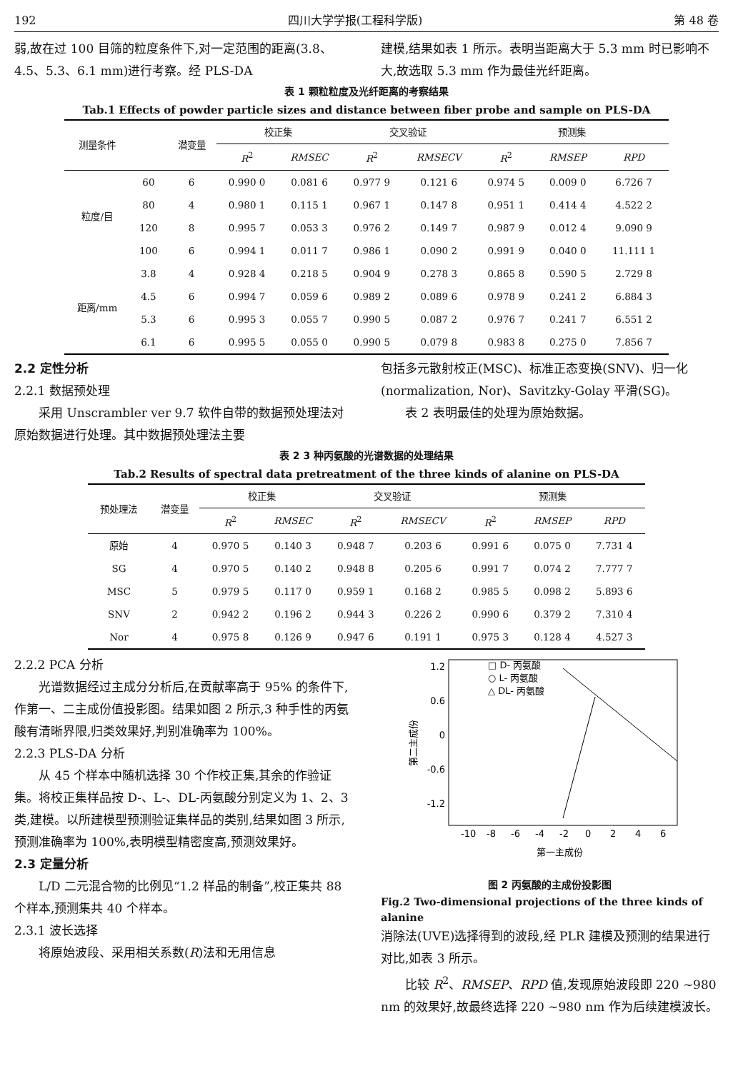192 四川大学学报(工程科学版) 第 48 卷
弱,故在过 100 目筛的粒度条件下,对一定范围的距离(3.8、4.5、5.3、6.1 mm)进行考察。经 PLS-DA
建模,结果如表 1 所示。表明当距离大于 5.3 mm 时已影响不大,故选取 5.3 mm 作为最佳光纤距离。
表 1 颗粒粒度及光纤距离的考察结果
Tab.1 Effects of powder particle sizes and distance between fiber probe and sample on PLS-DA
| 测量条件 | | 潜变量 | 校正集 | | 交叉验证 | | 预测集 | | |
| --- | --- | --- | --- | --- | --- | --- | --- | --- | --- |
| | | | R<sup>2</sup> | RMSEC | R<sup>2</sup> | RMSECV | R<sup>2</sup> | RMSEP | RPD |
| 粒度/目 | 60 | 6 | 0.990 0 | 0.081 6 | 0.977 9 | 0.121 6 | 0.974 5 | 0.009 0 | 6.726 7 |
| | 80 | 4 | 0.980 1 | 0.115 1 | 0.967 1 | 0.147 8 | 0.951 1 | 0.414 4 | 4.522 2 |
| | 120 | 8 | 0.995 7 | 0.053 3 | 0.976 2 | 0.149 7 | 0.987 9 | 0.012 4 | 9.090 9 |
| | 100 | 6 | 0.994 1 | 0.011 7 | 0.986 1 | 0.090 2 | 0.991 9 | 0.040 0 | 11.111 1 |
| 距离/mm | 3.8 | 4 | 0.928 4 | 0.218 5 | 0.904 9 | 0.278 3 | 0.865 8 | 0.590 5 | 2.729 8 |
| | 4.5 | 6 | 0.994 7 | 0.059 6 | 0.989 2 | 0.089 6 | 0.978 9 | 0.241 2 | 6.884 3 |
| | 5.3 | 6 | 0.995 3 | 0.055 7 | 0.990 5 | 0.087 2 | 0.976 7 | 0.241 7 | 6.551 2 |
| | 6.1 | 6 | 0.995 5 | 0.055 0 | 0.990 5 | 0.079 8 | 0.983 8 | 0.275 0 | 7.856 7 |
2.2 定性分析
2.2.1 数据预处理
采用 Unscrambler ver 9.7 软件自带的数据预处理法对原始数据进行处理。其中数据预处理法主要
包括多元散射校正(MSC)、标准正态变换(SNV)、归一化(normalization, Nor)、Savitzky-Golay 平滑(SG)。
表 2 表明最佳的处理为原始数据。
表 2 3 种丙氨酸的光谱数据的处理结果
Tab.2 Results of spectral data pretreatment of the three kinds of alanine on PLS-DA
| 预处理法 | 潜变量 | 校正集 | | 交叉验证 | | 预测集 | | |
| --- | --- | --- | --- | --- | --- | --- | --- | --- |
| | | R<sup>2</sup> | RMSEC | R<sup>2</sup> | RMSECV | R<sup>2</sup> | RMSEP | RPD |
| 原始 | 4 | 0.970 5 | 0.140 3 | 0.948 7 | 0.203 6 | 0.991 6 | 0.075 0 | 7.731 4 |
| SG | 4 | 0.970 5 | 0.140 2 | 0.948 8 | 0.205 6 | 0.991 7 | 0.074 2 | 7.777 7 |
| MSC | 5 | 0.979 5 | 0.117 0 | 0.959 1 | 0.168 2 | 0.985 5 | 0.098 2 | 5.893 6 |
| SNV | 2 | 0.942 2 | 0.196 2 | 0.944 3 | 0.226 2 | 0.990 6 | 0.379 2 | 7.310 4 |
| Nor | 4 | 0.975 8 | 0.126 9 | 0.947 6 | 0.191 1 | 0.975 3 | 0.128 4 | 4.527 3 |
2.2.2 PCA 分析
光谱数据经过主成分分析后,在贡献率高于 95% 的条件下,作第一、二主成份值投影图。结果如图 2 所示,3 种手性的丙氨酸有清晰界限,归类效果好,判别准确率为 100%。
2.2.3 PLS-DA 分析
从 45 个样本中随机选择 30 个作校正集,其余的作验证集。将校正集样品按 D-、L-、DL-丙氨酸分别定义为 1、2、3 类,建模。以所建模型预测验证集样品的类别,结果如图 3 所示,预测准确率为 100%,表明模型精密度高,预测效果好。
2.3 定量分析
L/D 二元混合物的比例见“1.2 样品的制备”,校正集共 88 个样本,预测集共 40 个样本。
2.3.1 波长选择
将原始波段、采用相关系数(R)法和无用信息
1.2
0.6
0
-0.6
-1.2
-10
-8
-6
-4
-2
0
2
4
6
第一主成份
第二主成份
□ D- 丙氨酸
○ L- 丙氨酸
△ DL- 丙氨酸
图 2 丙氨酸的主成份投影图
Fig.2 Two-dimensional projections of the three kinds of alanine
消除法(UVE)选择得到的波段,经 PLR 建模及预测的结果进行对比,如表 3 所示。
比较 R<sup>2</sup>、RMSEP、RPD 值,发现原始波段即 220 ~980 nm 的效果好,故最终选择 220 ~980 nm 作为后续建模波长。